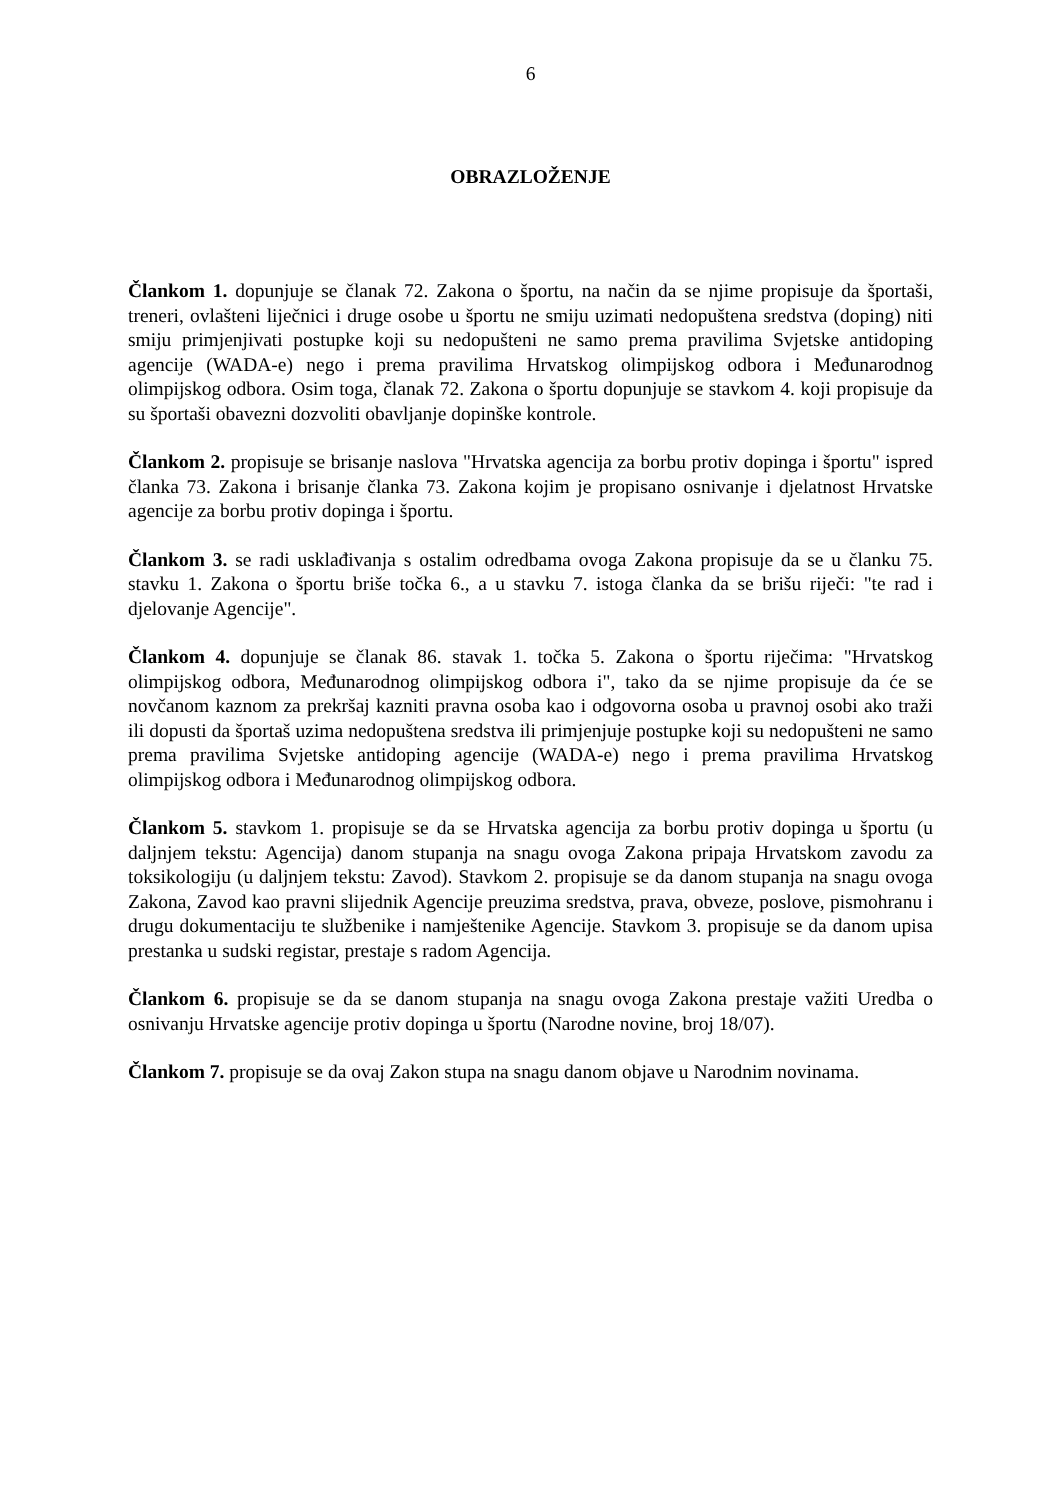6
OBRAZLOŽENJE
Člankom 1. dopunjuje se članak 72. Zakona o športu, na način da se njime propisuje da športaši, treneri, ovlašteni liječnici i druge osobe u športu ne smiju uzimati nedopuštena sredstva (doping) niti smiju primjenjivati postupke koji su nedopušteni ne samo prema pravilima Svjetske antidoping agencije (WADA-e) nego i prema pravilima Hrvatskog olimpijskog odbora i Međunarodnog olimpijskog odbora. Osim toga, članak 72. Zakona o športu dopunjuje se stavkom 4. koji propisuje da su športaši obavezni dozvoliti obavljanje dopinške kontrole.
Člankom 2. propisuje se brisanje naslova "Hrvatska agencija za borbu protiv dopinga i športu" ispred članka 73. Zakona i brisanje članka 73. Zakona kojim je propisano osnivanje i djelatnost Hrvatske agencije za borbu protiv dopinga i športu.
Člankom 3. se radi usklađivanja s ostalim odredbama ovoga Zakona propisuje da se u članku 75. stavku 1. Zakona o športu briše točka 6., a u stavku 7. istoga članka da se brišu riječi: "te rad i djelovanje Agencije".
Člankom 4. dopunjuje se članak 86. stavak 1. točka 5. Zakona o športu riječima: "Hrvatskog olimpijskog odbora, Međunarodnog olimpijskog odbora i", tako da se njime propisuje da će se novčanom kaznom za prekršaj kazniti pravna osoba kao i odgovorna osoba u pravnoj osobi ako traži ili dopusti da športaš uzima nedopuštena sredstva ili primjenjuje postupke koji su nedopušteni ne samo prema pravilima Svjetske antidoping agencije (WADA-e) nego i prema pravilima Hrvatskog olimpijskog odbora i Međunarodnog olimpijskog odbora.
Člankom 5. stavkom 1. propisuje se da se Hrvatska agencija za borbu protiv dopinga u športu (u daljnjem tekstu: Agencija) danom stupanja na snagu ovoga Zakona pripaja Hrvatskom zavodu za toksikologiju (u daljnjem tekstu: Zavod). Stavkom 2. propisuje se da danom stupanja na snagu ovoga Zakona, Zavod kao pravni slijednik Agencije preuzima sredstva, prava, obveze, poslove, pismohranu i drugu dokumentaciju te službenike i namještenike Agencije. Stavkom 3. propisuje se da danom upisa prestanka u sudski registar, prestaje s radom Agencija.
Člankom 6. propisuje se da se danom stupanja na snagu ovoga Zakona prestaje važiti Uredba o osnivanju Hrvatske agencije protiv dopinga u športu (Narodne novine, broj 18/07).
Člankom 7. propisuje se da ovaj Zakon stupa na snagu danom objave u Narodnim novinama.